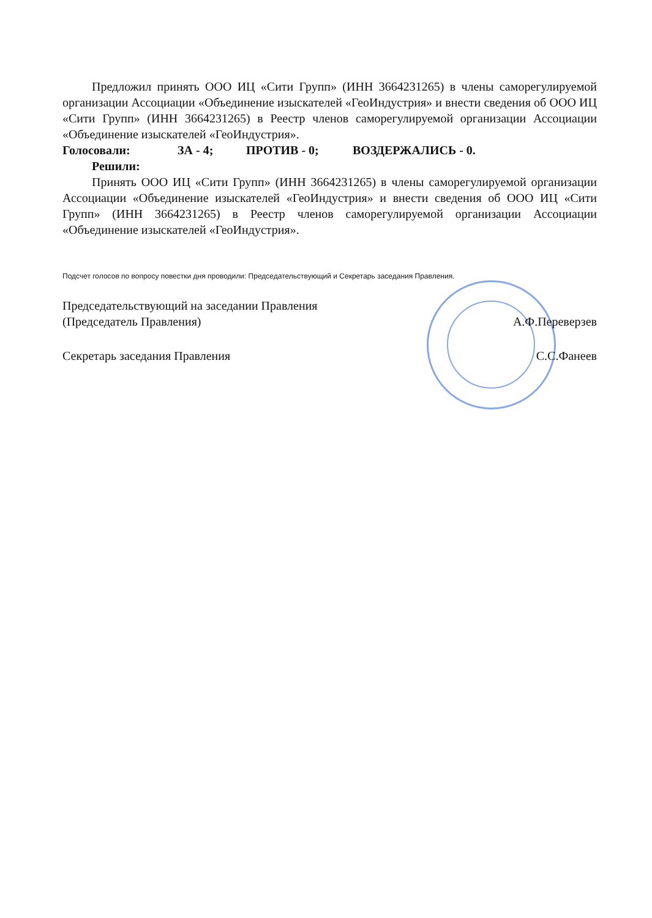Предложил принять ООО ИЦ «Сити Групп» (ИНН 3664231265) в члены саморегулируемой организации Ассоциации «Объединение изыскателей «ГеоИндустрия» и внести сведения об ООО ИЦ «Сити Групп» (ИНН 3664231265) в Реестр членов саморегулируемой организации Ассоциации «Объединение изыскателей «ГеоИндустрия».
Голосовали: ЗА - 4; ПРОТИВ - 0; ВОЗДЕРЖАЛИСЬ - 0.
Решили:
Принять ООО ИЦ «Сити Групп» (ИНН 3664231265) в члены саморегулируемой организации Ассоциации «Объединение изыскателей «ГеоИндустрия» и внести сведения об ООО ИЦ «Сити Групп» (ИНН 3664231265) в Реестр членов саморегулируемой организации Ассоциации «Объединение изыскателей «ГеоИндустрия».
Подсчет голосов по вопросу повестки дня проводили: Председательствующий и Секретарь заседания Правления.
Председательствующий на заседании Правления
(Председатель Правления) А.Ф.Переверзев
Секретарь заседания Правления С.С.Фанеев